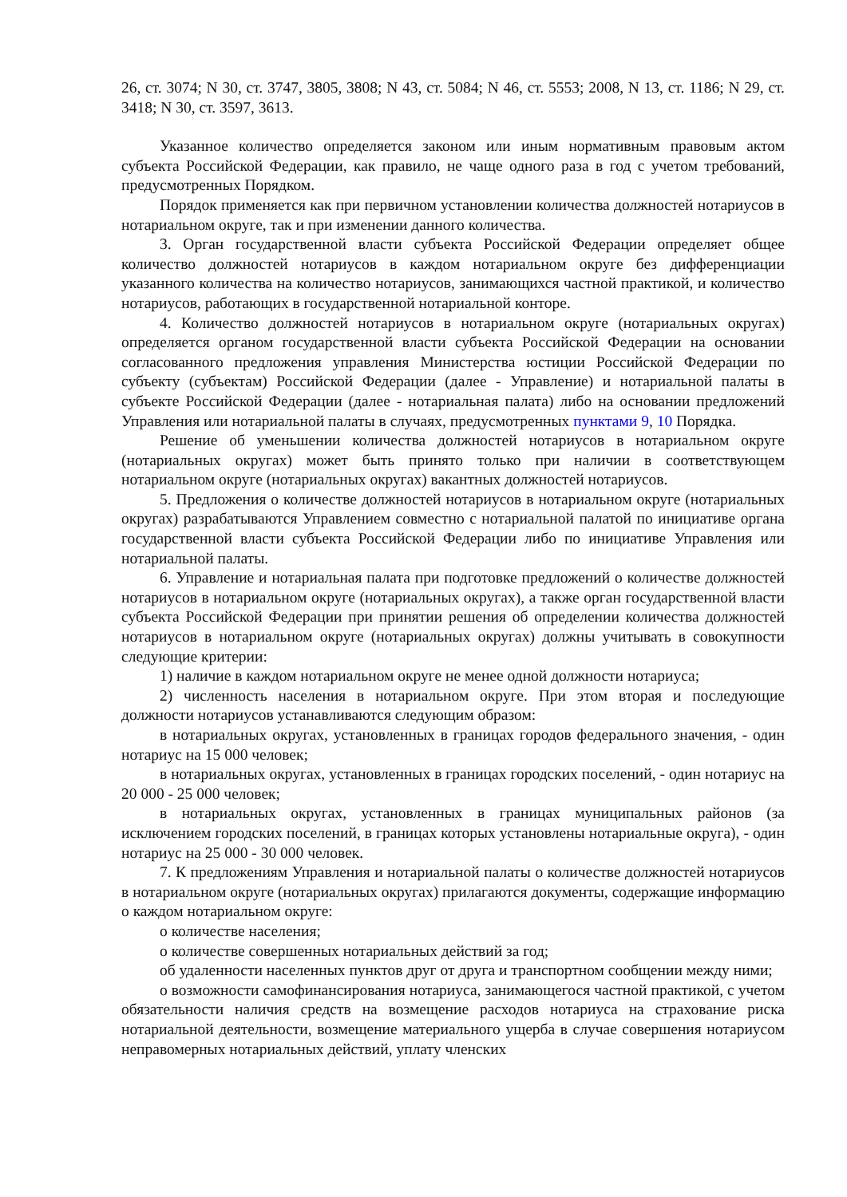26, ст. 3074; N 30, ст. 3747, 3805, 3808; N 43, ст. 5084; N 46, ст. 5553; 2008, N 13, ст. 1186; N 29, ст. 3418; N 30, ст. 3597, 3613.
Указанное количество определяется законом или иным нормативным правовым актом субъекта Российской Федерации, как правило, не чаще одного раза в год с учетом требований, предусмотренных Порядком.
Порядок применяется как при первичном установлении количества должностей нотариусов в нотариальном округе, так и при изменении данного количества.
3. Орган государственной власти субъекта Российской Федерации определяет общее количество должностей нотариусов в каждом нотариальном округе без дифференциации указанного количества на количество нотариусов, занимающихся частной практикой, и количество нотариусов, работающих в государственной нотариальной конторе.
4. Количество должностей нотариусов в нотариальном округе (нотариальных округах) определяется органом государственной власти субъекта Российской Федерации на основании согласованного предложения управления Министерства юстиции Российской Федерации по субъекту (субъектам) Российской Федерации (далее - Управление) и нотариальной палаты в субъекте Российской Федерации (далее - нотариальная палата) либо на основании предложений Управления или нотариальной палаты в случаях, предусмотренных пунктами 9, 10 Порядка.
Решение об уменьшении количества должностей нотариусов в нотариальном округе (нотариальных округах) может быть принято только при наличии в соответствующем нотариальном округе (нотариальных округах) вакантных должностей нотариусов.
5. Предложения о количестве должностей нотариусов в нотариальном округе (нотариальных округах) разрабатываются Управлением совместно с нотариальной палатой по инициативе органа государственной власти субъекта Российской Федерации либо по инициативе Управления или нотариальной палаты.
6. Управление и нотариальная палата при подготовке предложений о количестве должностей нотариусов в нотариальном округе (нотариальных округах), а также орган государственной власти субъекта Российской Федерации при принятии решения об определении количества должностей нотариусов в нотариальном округе (нотариальных округах) должны учитывать в совокупности следующие критерии:
1) наличие в каждом нотариальном округе не менее одной должности нотариуса;
2) численность населения в нотариальном округе. При этом вторая и последующие должности нотариусов устанавливаются следующим образом:
в нотариальных округах, установленных в границах городов федерального значения, - один нотариус на 15 000 человек;
в нотариальных округах, установленных в границах городских поселений, - один нотариус на 20 000 - 25 000 человек;
в нотариальных округах, установленных в границах муниципальных районов (за исключением городских поселений, в границах которых установлены нотариальные округа), - один нотариус на 25 000 - 30 000 человек.
7. К предложениям Управления и нотариальной палаты о количестве должностей нотариусов в нотариальном округе (нотариальных округах) прилагаются документы, содержащие информацию о каждом нотариальном округе:
о количестве населения;
о количестве совершенных нотариальных действий за год;
об удаленности населенных пунктов друг от друга и транспортном сообщении между ними;
о возможности самофинансирования нотариуса, занимающегося частной практикой, с учетом обязательности наличия средств на возмещение расходов нотариуса на страхование риска нотариальной деятельности, возмещение материального ущерба в случае совершения нотариусом неправомерных нотариальных действий, уплату членских